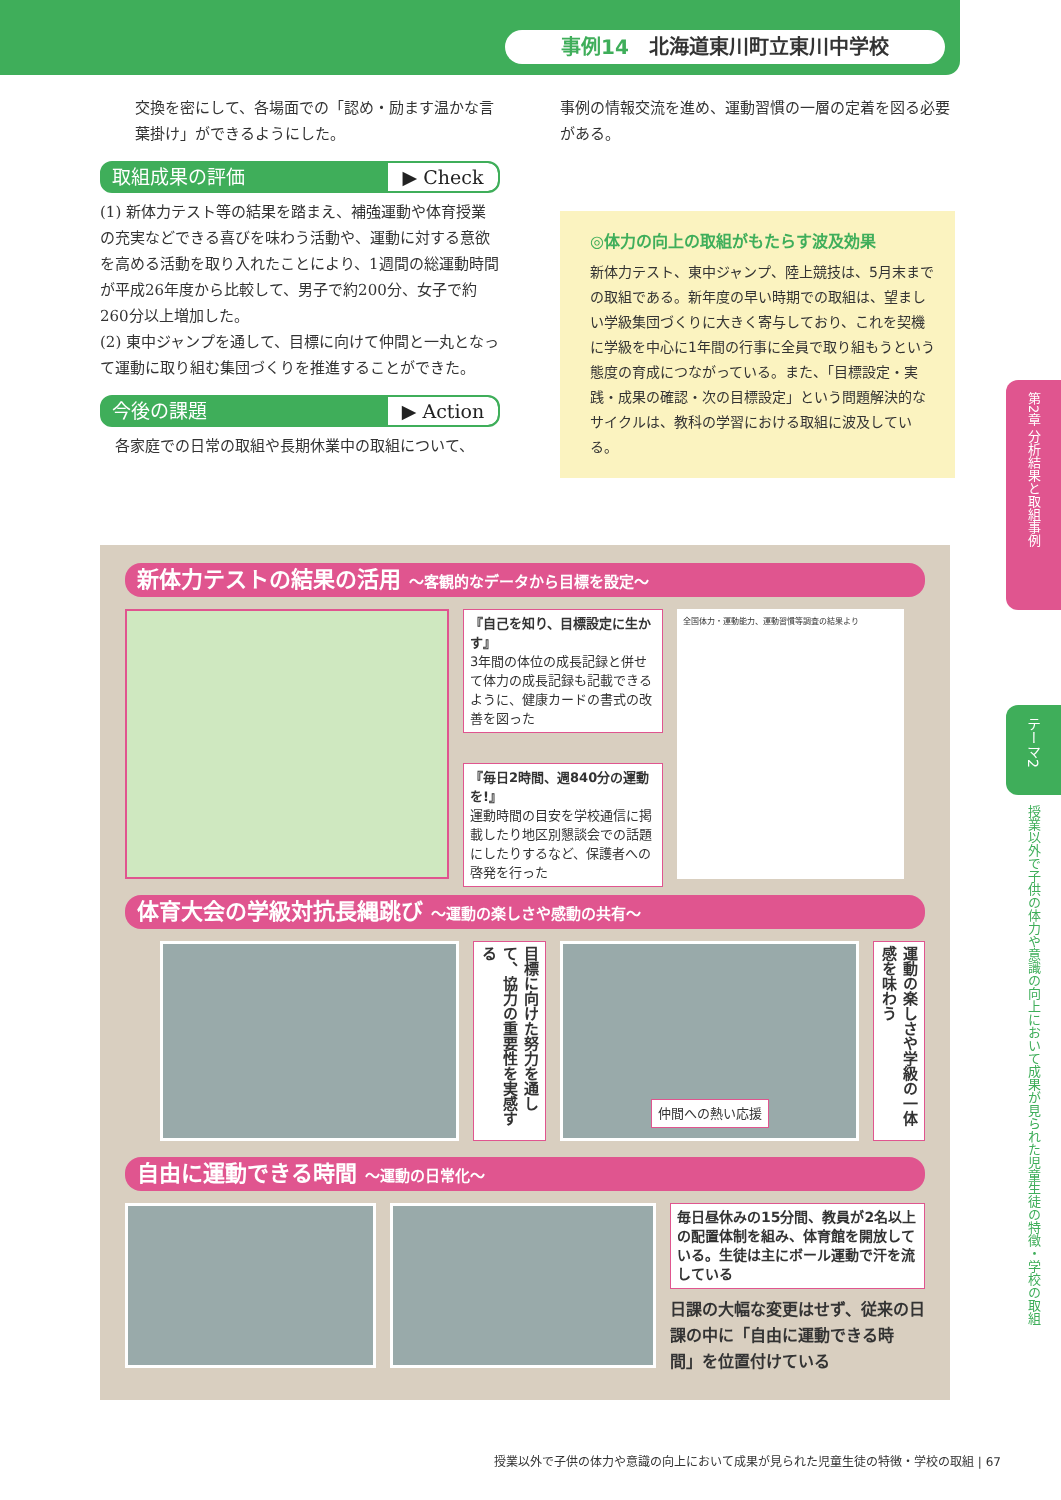事例14 北海道東川町立東川中学校
交換を密にして、各場面での「認め・励ます温かな言葉掛け」ができるようにした。
取組成果の評価 ▶ Check
(1) 新体力テスト等の結果を踏まえ、補強運動や体育授業の充実などできる喜びを味わう活動や、運動に対する意欲を高める活動を取り入れたことにより、1週間の総運動時間が平成26年度から比較して、男子で約200分、女子で約260分以上増加した。
(2) 東中ジャンプを通して、目標に向けて仲間と一丸となって運動に取り組む集団づくりを推進することができた。
今後の課題 ▶ Action
各家庭での日常の取組や長期休業中の取組について、
事例の情報交流を進め、運動習慣の一層の定着を図る必要がある。
◎体力の向上の取組がもたらす波及効果
新体力テスト、東中ジャンプ、陸上競技は、5月末までの取組である。新年度の早い時期での取組は、望ましい学級集団づくりに大きく寄与しており、これを契機に学級を中心に1年間の行事に全員で取り組もうという態度の育成につながっている。また、「目標設定・実践・成果の確認・次の目標設定」という問題解決的なサイクルは、教科の学習における取組に波及している。
新体力テストの結果の活用 ～客観的なデータから目標を設定～
『自己を知り、目標設定に生かす』
3年間の体位の成長記録と併せて体力の成長記録も記載できるように、健康カードの書式の改善を図った
『毎日2時間、週840分の運動を!』
運動時間の目安を学校通信に掲載したり地区別懇談会での話題にしたりするなど、保護者への啓発を行った
全国体力・運動能力、運動習慣等調査の結果より
体育大会の学級対抗長縄跳び ～運動の楽しさや感動の共有～
目標に向けた努力を通して、協力の重要性を実感する
仲間への熱い応援
運動の楽しさや学級の一体感を味わう
自由に運動できる時間 ～運動の日常化～
毎日昼休みの15分間、教員が2名以上の配置体制を組み、体育館を開放している。生徒は主にボール運動で汗を流している
日課の大幅な変更はせず、従来の日課の中に「自由に運動できる時間」を位置付けている
第2章 分析結果と取組事例
テーマ2
授業以外で子供の体力や意識の向上において成果が見られた児童生徒の特徴・学校の取組
授業以外で子供の体力や意識の向上において成果が見られた児童生徒の特徴・学校の取組 | 67